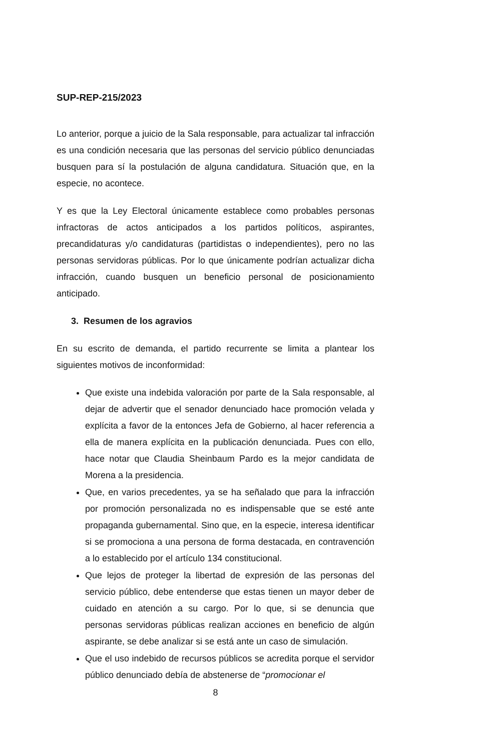SUP-REP-215/2023
Lo anterior, porque a juicio de la Sala responsable, para actualizar tal infracción es una condición necesaria que las personas del servicio público denunciadas busquen para sí la postulación de alguna candidatura. Situación que, en la especie, no acontece.
Y es que la Ley Electoral únicamente establece como probables personas infractoras de actos anticipados a los partidos políticos, aspirantes, precandidaturas y/o candidaturas (partidistas o independientes), pero no las personas servidoras públicas. Por lo que únicamente podrían actualizar dicha infracción, cuando busquen un beneficio personal de posicionamiento anticipado.
3. Resumen de los agravios
En su escrito de demanda, el partido recurrente se limita a plantear los siguientes motivos de inconformidad:
Que existe una indebida valoración por parte de la Sala responsable, al dejar de advertir que el senador denunciado hace promoción velada y explícita a favor de la entonces Jefa de Gobierno, al hacer referencia a ella de manera explícita en la publicación denunciada. Pues con ello, hace notar que Claudia Sheinbaum Pardo es la mejor candidata de Morena a la presidencia.
Que, en varios precedentes, ya se ha señalado que para la infracción por promoción personalizada no es indispensable que se esté ante propaganda gubernamental. Sino que, en la especie, interesa identificar si se promociona a una persona de forma destacada, en contravención a lo establecido por el artículo 134 constitucional.
Que lejos de proteger la libertad de expresión de las personas del servicio público, debe entenderse que estas tienen un mayor deber de cuidado en atención a su cargo. Por lo que, si se denuncia que personas servidoras públicas realizan acciones en beneficio de algún aspirante, se debe analizar si se está ante un caso de simulación.
Que el uso indebido de recursos públicos se acredita porque el servidor público denunciado debía de abstenerse de “promocionar el
8